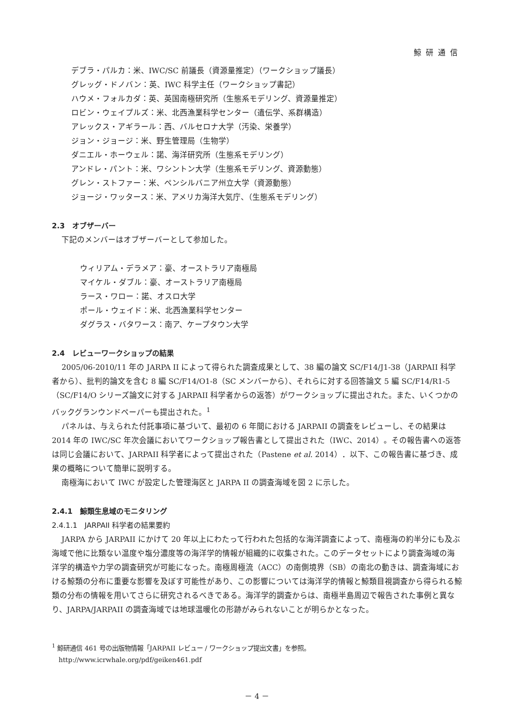鯨研通信
デブラ・パルカ：米、IWC/SC 前議長（資源量推定）（ワークショップ議長）
グレッグ・ドノバン：英、IWC 科学主任（ワークショップ書記）
ハウメ・フォルカダ：英、英国南極研究所（生態系モデリング、資源量推定）
ロビン・ウェイプルズ：米、北西漁業科学センター（遺伝学、系群構造）
アレックス・アギラール：西、バルセロナ大学（汚染、栄養学）
ジョン・ジョージ：米、野生管理局（生物学）
ダニエル・ホーウェル：諾、海洋研究所（生態系モデリング）
アンドレ・パント：米、ワシントン大学（生態系モデリング、資源動態）
グレン・ストファー：米、ペンシルバニア州立大学（資源動態）
ジョージ・ワッタース：米、アメリカ海洋大気庁、（生態系モデリング）
2.3　オブザーバー
下記のメンバーはオブザーバーとして参加した。
ウィリアム・デラメア：豪、オーストラリア南極局
マイケル・ダブル：豪、オーストラリア南極局
ラース・ワロー：諾、オスロ大学
ポール・ウェイド：米、北西漁業科学センター
ダグラス・バタワース：南ア、ケープタウン大学
2.4　レビューワークショップの結果
2005/06-2010/11 年の JARPA II によって得られた調査成果として、38 編の論文 SC/F14/J1-38（JARPAII 科学者から）、批判的論文を含む 8 編 SC/F14/O1-8（SC メンバーから）、それらに対する回答論文 5 編 SC/F14/R1-5（SC/F14/O シリーズ論文に対する JARPAII 科学者からの返答）がワークショップに提出された。また、いくつかのバックグランウンドペーパーも提出された。<sup>1</sup>
パネルは、与えられた付託事項に基づいて、最初の 6 年間における JARPAII の調査をレビューし、その結果は 2014 年の IWC/SC 年次会議においてワークショップ報告書として提出された（IWC、2014）。その報告書への返答は同じ会議において、JARPAII 科学者によって提出された（Pastene et al. 2014）．以下、この報告書に基づき、成果の概略について簡単に説明する。
南極海において IWC が設定した管理海区と JARPA II の調査海域を図 2 に示した。
2.4.1　鯨類生息域のモニタリング
2.4.1.1　JARPAII 科学者の結果要約
JARPA から JARPAII にかけて 20 年以上にわたって行われた包括的な海洋調査によって、南極海の約半分にも及ぶ海域で他に比類ない温度や塩分濃度等の海洋学的情報が組織的に収集された。このデータセットにより調査海域の海洋学的構造や力学の調査研究が可能になった。南極周極流（ACC）の南側境界（SB）の南北の動きは、調査海域における鯨類の分布に重要な影響を及ぼす可能性があり、この影響については海洋学的情報と鯨類目視調査から得られる鯨類の分布の情報を用いてさらに研究されるべきである。海洋学的調査からは、南極半島周辺で報告された事例と異なり、JARPA/JARPAII の調査海域では地球温暖化の形跡がみられないことが明らかとなった。
<sup>1</sup> 鯨研通信 461 号の出版物情報「JARPAII レビュー / ワークショップ提出文書」を参照。
http://www.icrwhale.org/pdf/geiken461.pdf
－ 4 －